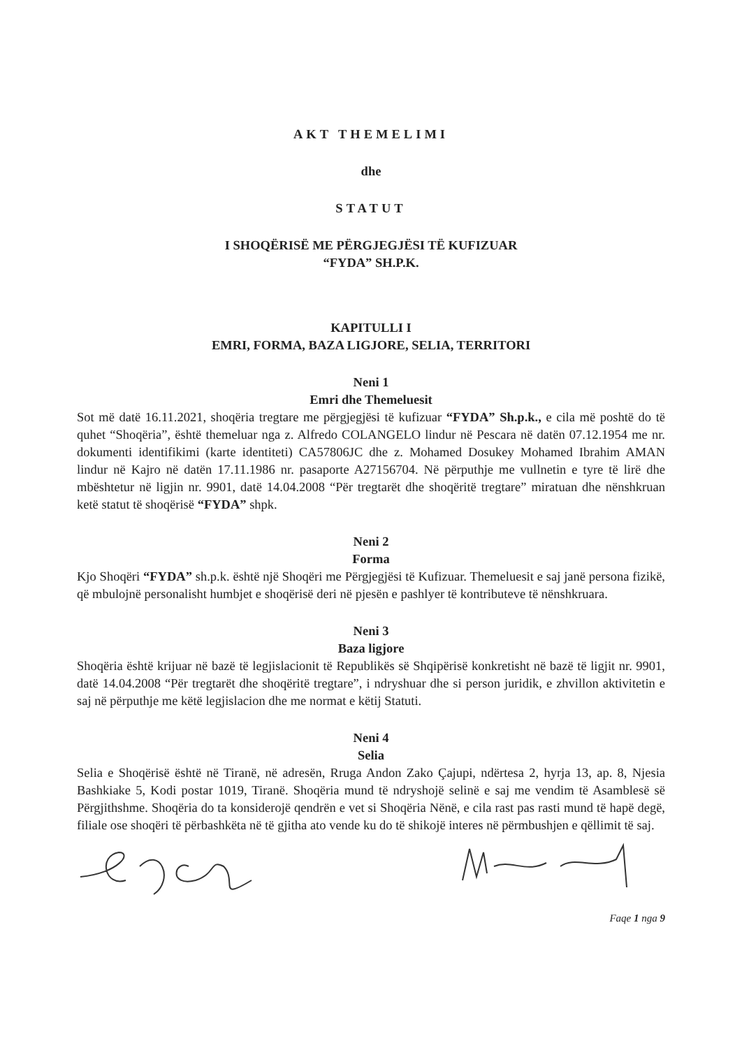AKT THEMELIMI
dhe
STATUT
I SHOQËRISË ME PËRGJEGJËSI TË KUFIZUAR
“FYDA” SH.P.K.
KAPITULLI I
EMRI, FORMA, BAZA LIGJORE, SELIA, TERRITORI
Neni 1
Emri dhe Themeluesit
Sot më datë 16.11.2021, shoqëria tregtare me përgjegjësi të kufizuar “FYDA” Sh.p.k., e cila më poshtë do të quhet “Shoqëria”, është themeluar nga z. Alfredo COLANGELO lindur në Pescara në datën 07.12.1954 me nr. dokumenti identifikimi (karte identiteti) CA57806JC dhe z. Mohamed Dosukey Mohamed Ibrahim AMAN lindur në Kajro në datën 17.11.1986 nr. pasaporte A27156704. Në përputhje me vullnetin e tyre të lirë dhe mbështetur në ligjin nr. 9901, datë 14.04.2008 “Për tregtarët dhe shoqëritë tregtare” miratuan dhe nënshkruan ketë statut të shoqërisë “FYDA” shpk.
Neni 2
Forma
Kjo Shoqëri “FYDA” sh.p.k. është një Shoqëri me Përgjegjësi të Kufizuar. Themeluesit e saj janë persona fizikë, që mbulojnë personalisht humbjet e shoqërisë deri në pjesën e pashlyer të kontributeve të nënshkruara.
Neni 3
Baza ligjore
Shoqëria është krijuar në bazë të legjislacionit të Republikës së Shqipërisë konkretisht në bazë të ligjit nr. 9901, datë 14.04.2008 “Për tregtarët dhe shoqëritë tregtare”, i ndryshuar dhe si person juridik, e zhvillon aktivitetin e saj në përputhje me këtë legjislacion dhe me normat e këtij Statuti.
Neni 4
Selia
Selia e Shoqërisë është në Tiranë, në adresën, Rruga Andon Zako Çajupi, ndërtesa 2, hyrja 13, ap. 8, Njesia Bashkiake 5, Kodi postar 1019, Tiranë. Shoqëria mund të ndryshojë selinë e saj me vendim të Asamblesë së Përgjithshme. Shoqëria do ta konsiderojë qendrën e vet si Shoqëria Nënë, e cila rast pas rasti mund të hapë degë, filiale ose shoqëri të përbashkëta në të gjitha ato vende ku do të shikojë interes në përmbushjen e qëllimit të saj.
Faqe 1 nga 9